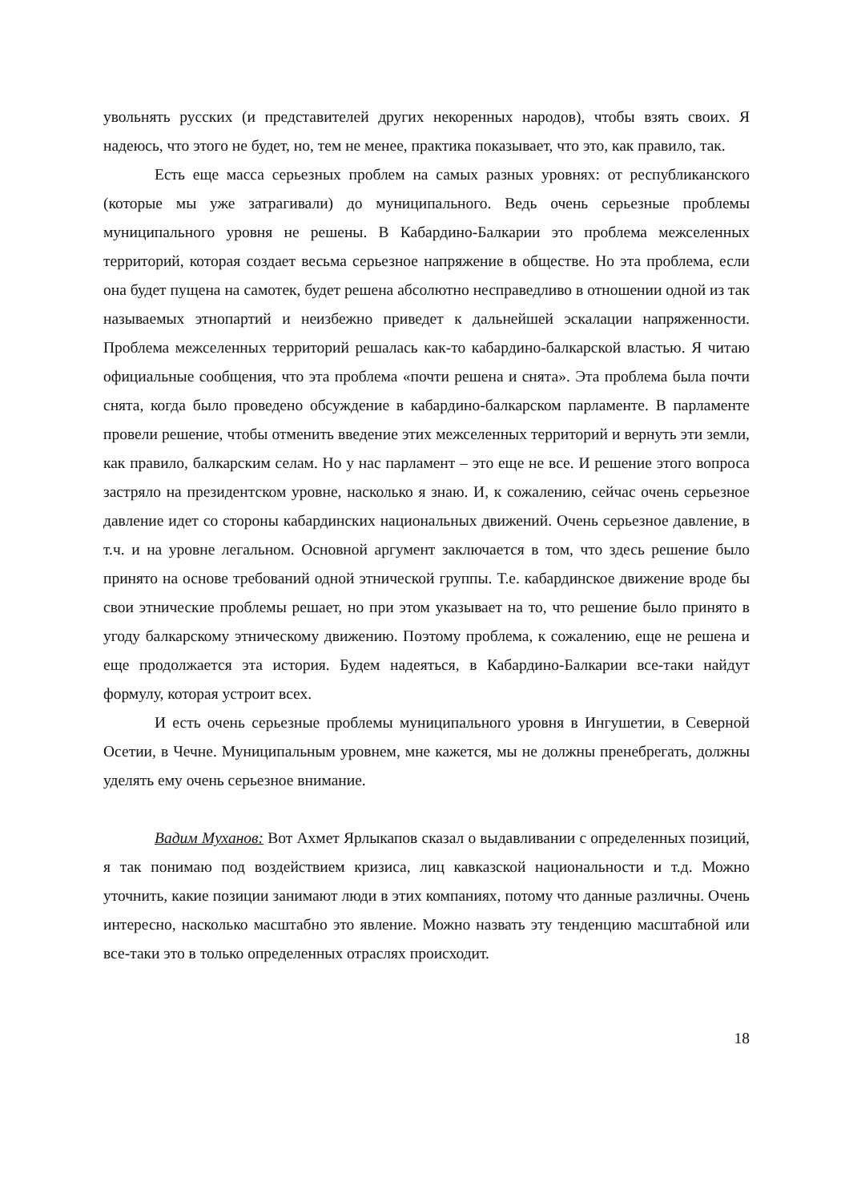увольнять русских (и представителей других некоренных народов), чтобы взять своих. Я надеюсь, что этого не будет, но, тем не менее, практика показывает, что это, как правило, так.
Есть еще масса серьезных проблем на самых разных уровнях: от республиканского (которые мы уже затрагивали) до муниципального. Ведь очень серьезные проблемы муниципального уровня не решены. В Кабардино-Балкарии это проблема межселенных территорий, которая создает весьма серьезное напряжение в обществе. Но эта проблема, если она будет пущена на самотек, будет решена абсолютно несправедливо в отношении одной из так называемых этнопартий и неизбежно приведет к дальнейшей эскалации напряженности. Проблема межселенных территорий решалась как-то кабардино-балкарской властью. Я читаю официальные сообщения, что эта проблема «почти решена и снята». Эта проблема была почти снята, когда было проведено обсуждение в кабардино-балкарском парламенте. В парламенте провели решение, чтобы отменить введение этих межселенных территорий и вернуть эти земли, как правило, балкарским селам. Но у нас парламент – это еще не все. И решение этого вопроса застряло на президентском уровне, насколько я знаю. И, к сожалению, сейчас очень серьезное давление идет со стороны кабардинских национальных движений. Очень серьезное давление, в т.ч. и на уровне легальном. Основной аргумент заключается в том, что здесь решение было принято на основе требований одной этнической группы. Т.е. кабардинское движение вроде бы свои этнические проблемы решает, но при этом указывает на то, что решение было принято в угоду балкарскому этническому движению. Поэтому проблема, к сожалению, еще не решена и еще продолжается эта история. Будем надеяться, в Кабардино-Балкарии все-таки найдут формулу, которая устроит всех.
И есть очень серьезные проблемы муниципального уровня в Ингушетии, в Северной Осетии, в Чечне. Муниципальным уровнем, мне кажется, мы не должны пренебрегать, должны уделять ему очень серьезное внимание.
Вадим Муханов: Вот Ахмет Ярлыкапов сказал о выдавливании с определенных позиций, я так понимаю под воздействием кризиса, лиц кавказской национальности и т.д. Можно уточнить, какие позиции занимают люди в этих компаниях, потому что данные различны. Очень интересно, насколько масштабно это явление. Можно назвать эту тенденцию масштабной или все-таки это в только определенных отраслях происходит.
18